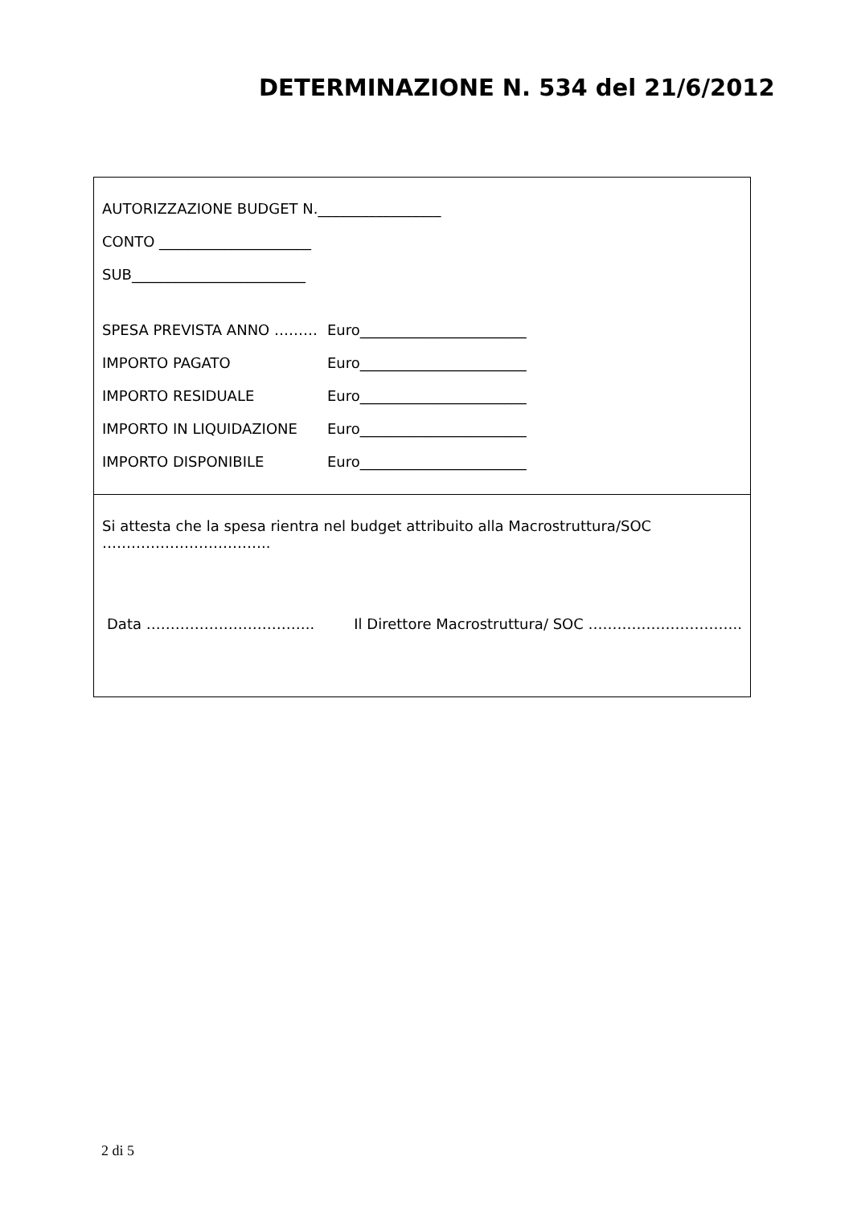DETERMINAZIONE N. 534 del 21/6/2012
AUTORIZZAZIONE BUDGET N._________________
CONTO _____________________
SUB________________________
SPESA PREVISTA ANNO ……… Euro_______________________
IMPORTO PAGATO Euro_______________________
IMPORTO RESIDUALE Euro_______________________
IMPORTO IN LIQUIDAZIONE Euro_______________________
IMPORTO DISPONIBILE Euro_______________________
Si attesta che la spesa rientra nel budget attribuito alla Macrostruttura/SOC
……………………………..
Data …………………………….. Il Direttore Macrostruttura/ SOC …………………………..
2 di 5